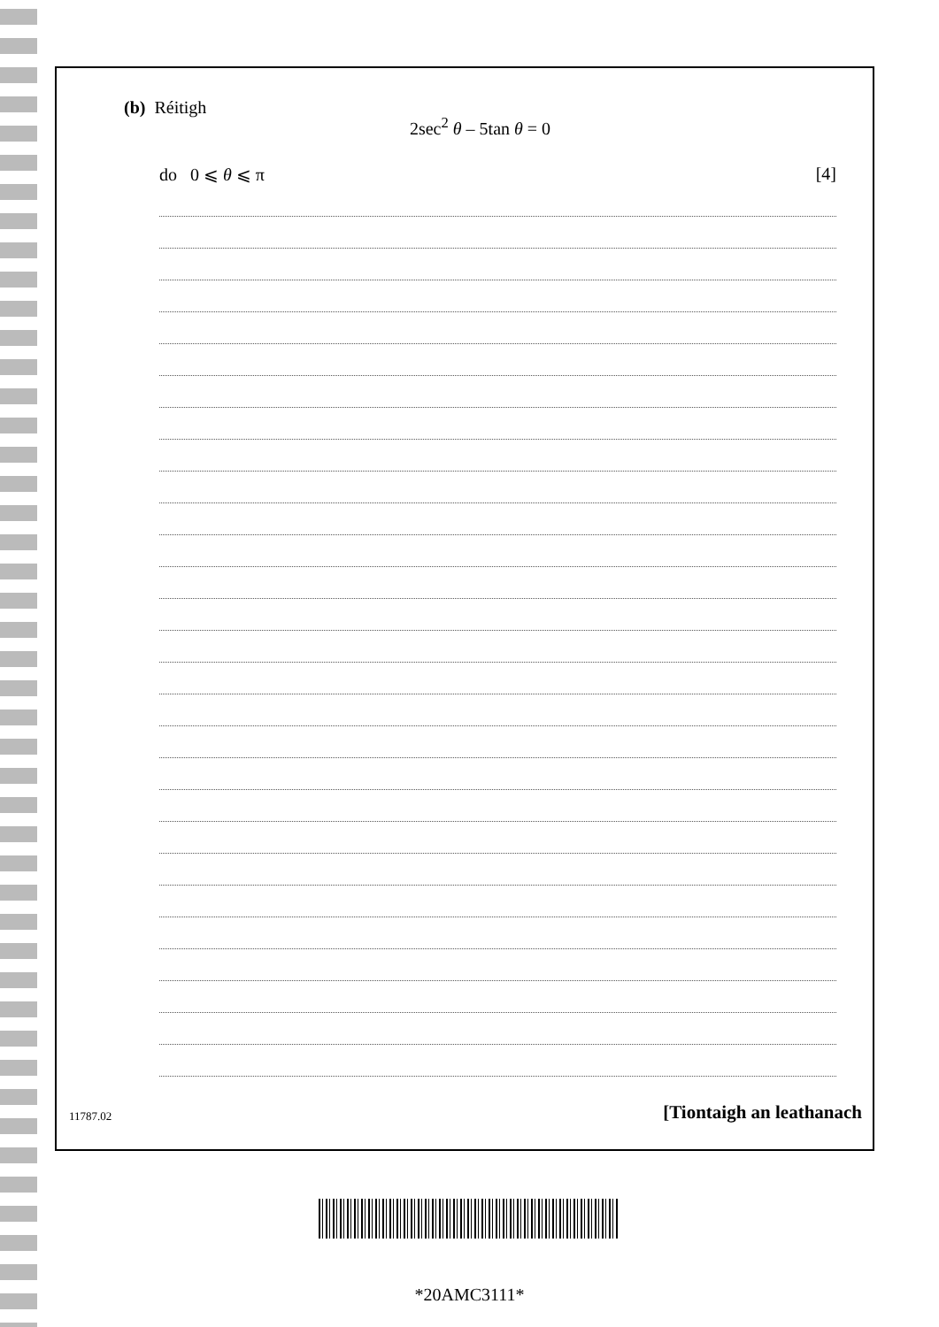(b) Réitigh
2sec<sup>2</sup> θ – 5tan θ = 0
do 0 ⩽ θ ⩽ π [4]
11787.02 [Tiontaigh an leathanach
*20AMC3111*